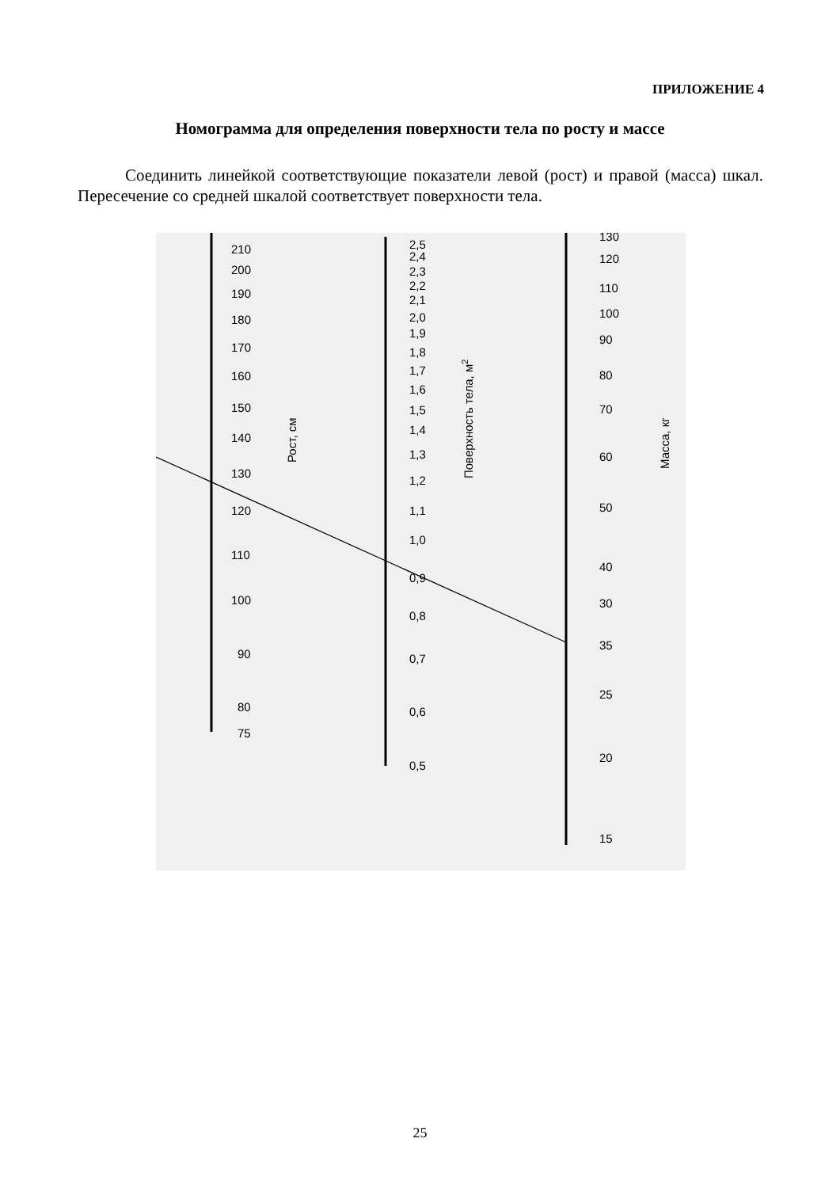ПРИЛОЖЕНИЕ 4
Номограмма для определения поверхности тела по росту и массе
Соединить линейкой соответствующие показатели левой (рост) и правой (масса) шкал. Пересечение со средней шкалой соответствует поверхности тела.
210
200
190
180
170
160
150
140
130
120
110
100
90
80
75
2,5
2,4
2,3
2,2
2,1
2,0
1,9
1,8
1,7
1,6
1,5
1,4
1,3
1,2
1,1
1,0
0,9
0,8
0,7
0,6
0,5
130
120
110
100
90
80
70
60
50
40
30
35
25
20
15
Рост, см
Поверхность тела, м2
Масса, кг
25